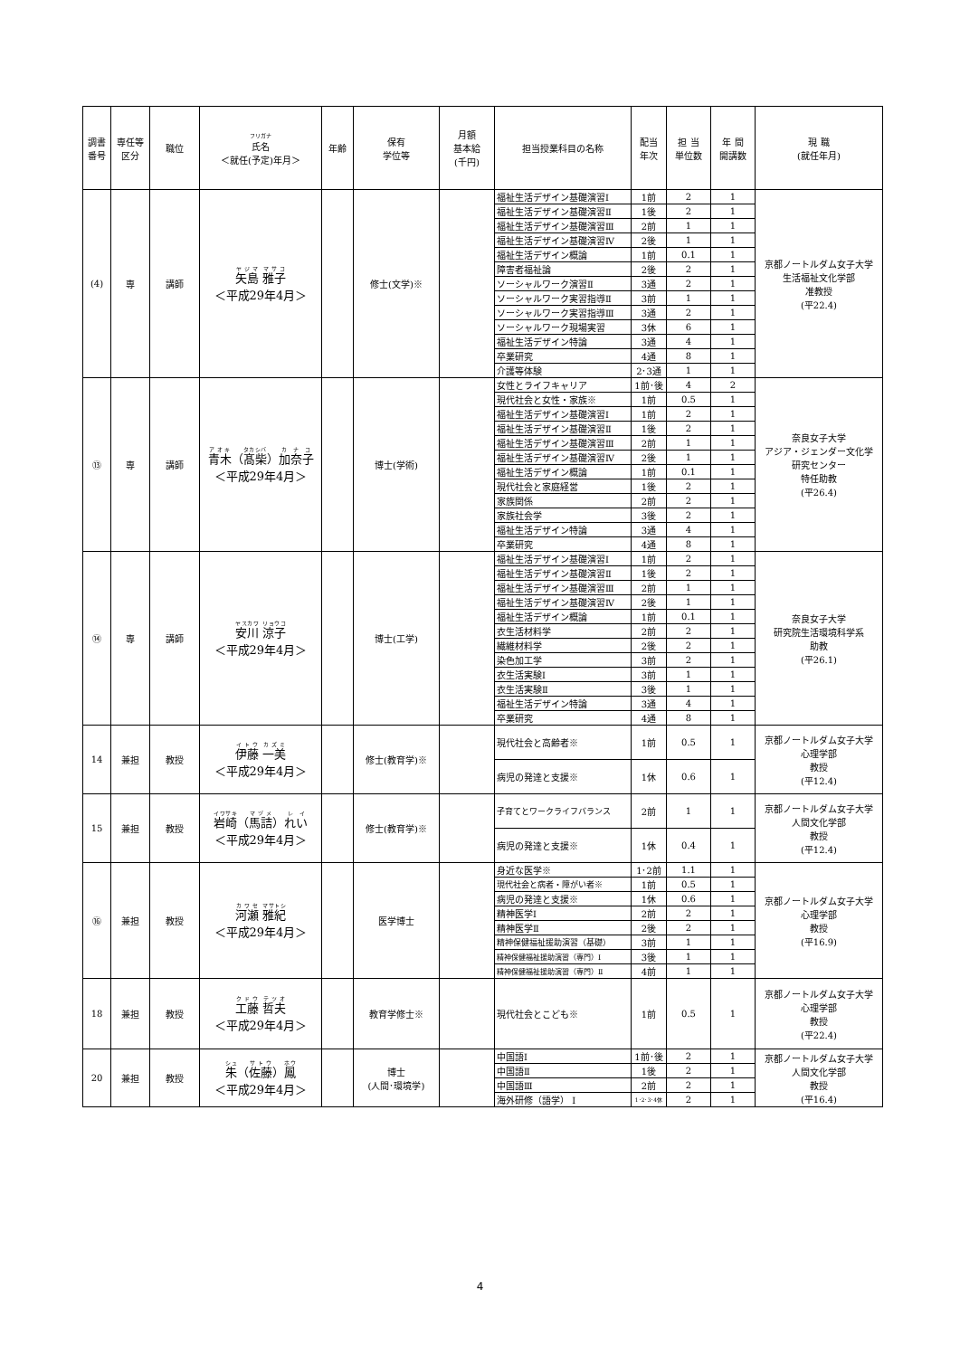| 調書番号 | 専任等区分 | 職位 | フリガナ 氏名 ＜就任(予定)年月＞ | 年齢 | 保有 学位等 | 月額 基本給 (千円) | 担当授業科目の名称 | 配当 年次 | 担 当 単位数 | 年 間 開講数 | 現 職 (就任年月) |
| --- | --- | --- | --- | --- | --- | --- | --- | --- | --- | --- | --- |
| (4) | 専 | 講師 | 矢島 雅子 ＜平成29年4月＞ | | 修士(文学)※ | | 福祉生活デザイン基礎演習Ⅰ | 1前 | 2 | 1 | 京都ノートルダム女子大学 生活福祉文化学部 准教授 (平22.4) |
| | | | | | | | 福祉生活デザイン基礎演習Ⅱ | 1後 | 2 | 1 | |
| | | | | | | | 福祉生活デザイン基礎演習Ⅲ | 2前 | 1 | 1 | |
| | | | | | | | 福祉生活デザイン基礎演習Ⅳ | 2後 | 1 | 1 | |
| | | | | | | | 福祉生活デザイン概論 | 1前 | 0.1 | 1 | |
| | | | | | | | 障害者福祉論 | 2後 | 2 | 1 | |
| | | | | | | | ソーシャルワーク演習Ⅱ | 3通 | 2 | 1 | |
| | | | | | | | ソーシャルワーク実習指導Ⅱ | 3前 | 1 | 1 | |
| | | | | | | | ソーシャルワーク実習指導Ⅲ | 3通 | 2 | 1 | |
| | | | | | | | ソーシャルワーク現場実習 | 3休 | 6 | 1 | |
| | | | | | | | 福祉生活デザイン特論 | 3通 | 4 | 1 | |
| | | | | | | | 卒業研究 | 4通 | 8 | 1 | |
| | | | | | | | 介護等体験 | 2･3通 | 1 | 1 | |
| ⑬ | 専 | 講師 | 青木 （ 髙柴 ） 加奈子 ＜平成29年4月＞ | | 博士(学術) | | 女性とライフキャリア | 1前･後 | 4 | 2 | 奈良女子大学 アジア・ジェンダー文化学 研究センター 特任助教 (平26.4) |
| | | | | | | | 現代社会と女性・家族※ | 1前 | 0.5 | 1 | |
| | | | | | | | 福祉生活デザイン基礎演習Ⅰ | 1前 | 2 | 1 | |
| | | | | | | | 福祉生活デザイン基礎演習Ⅱ | 1後 | 2 | 1 | |
| | | | | | | | 福祉生活デザイン基礎演習Ⅲ | 2前 | 1 | 1 | |
| | | | | | | | 福祉生活デザイン基礎演習Ⅳ | 2後 | 1 | 1 | |
| | | | | | | | 福祉生活デザイン概論 | 1前 | 0.1 | 1 | |
| | | | | | | | 現代社会と家庭経営 | 1後 | 2 | 1 | |
| | | | | | | | 家族関係 | 2前 | 2 | 1 | |
| | | | | | | | 家族社会学 | 3後 | 2 | 1 | |
| | | | | | | | 福祉生活デザイン特論 | 3通 | 4 | 1 | |
| | | | | | | | 卒業研究 | 4通 | 8 | 1 | |
| ⑭ | 専 | 講師 | 安川 涼子 ＜平成29年4月＞ | | 博士(工学) | | 福祉生活デザイン基礎演習Ⅰ | 1前 | 2 | 1 | 奈良女子大学 研究院生活環境科学系 助教 (平26.1) |
| | | | | | | | 福祉生活デザイン基礎演習Ⅱ | 1後 | 2 | 1 | |
| | | | | | | | 福祉生活デザイン基礎演習Ⅲ | 2前 | 1 | 1 | |
| | | | | | | | 福祉生活デザイン基礎演習Ⅳ | 2後 | 1 | 1 | |
| | | | | | | | 福祉生活デザイン概論 | 1前 | 0.1 | 1 | |
| | | | | | | | 衣生活材料学 | 2前 | 2 | 1 | |
| | | | | | | | 繊維材料学 | 2後 | 2 | 1 | |
| | | | | | | | 染色加工学 | 3前 | 2 | 1 | |
| | | | | | | | 衣生活実験Ⅰ | 3前 | 1 | 1 | |
| | | | | | | | 衣生活実験Ⅱ | 3後 | 1 | 1 | |
| | | | | | | | 福祉生活デザイン特論 | 3通 | 4 | 1 | |
| | | | | | | | 卒業研究 | 4通 | 8 | 1 | |
| 14 | 兼担 | 教授 | 伊藤 一美 ＜平成29年4月＞ | | 修士(教育学)※ | | 現代社会と高齢者※ | 1前 | 0.5 | 1 | 京都ノートルダム女子大学 心理学部 教授 (平12.4) |
| | | | | | | | 病児の発達と支援※ | 1休 | 0.6 | 1 | |
| 15 | 兼担 | 教授 | 岩崎 （ 馬詰 ） れい ＜平成29年4月＞ | | 修士(教育学)※ | | 子育てとワークライフバランス | 2前 | 1 | 1 | 京都ノートルダム女子大学 人間文化学部 教授 (平12.4) |
| | | | | | | | 病児の発達と支援※ | 1休 | 0.4 | 1 | |
| ⑯ | 兼担 | 教授 | 河瀬 雅紀 ＜平成29年4月＞ | | 医学博士 | | 身近な医学※ | 1･2前 | 1.1 | 1 | 京都ノートルダム女子大学 心理学部 教授 (平16.9) |
| | | | | | | | 現代社会と病者・障がい者※ | 1前 | 0.5 | 1 | |
| | | | | | | | 病児の発達と支援※ | 1休 | 0.6 | 1 | |
| | | | | | | | 精神医学Ⅰ | 2前 | 2 | 1 | |
| | | | | | | | 精神医学Ⅱ | 2後 | 2 | 1 | |
| | | | | | | | 精神保健福祉援助演習（基礎） | 3前 | 1 | 1 | |
| | | | | | | | 精神保健福祉援助演習（専門）Ⅰ | 3後 | 1 | 1 | |
| | | | | | | | 精神保健福祉援助演習（専門）Ⅱ | 4前 | 1 | 1 | |
| 18 | 兼担 | 教授 | 工藤 哲夫 ＜平成29年4月＞ | | 教育学修士※ | | 現代社会とこども※ | 1前 | 0.5 | 1 | 京都ノートルダム女子大学 心理学部 教授 (平22.4) |
| 20 | 兼担 | 教授 | 朱 （ 佐藤 ） 鳳 ＜平成29年4月＞ | | 博士 (人間･環境学) | | 中国語Ⅰ | 1前･後 | 2 | 1 | 京都ノートルダム女子大学 人間文化学部 教授 (平16.4) |
| | | | | | | | 中国語Ⅱ | 1後 | 2 | 1 | |
| | | | | | | | 中国語Ⅲ | 2前 | 2 | 1 | |
| | | | | | | | 海外研修（語学） Ⅰ | 1･2･3･4休 | 2 | 1 | |
4